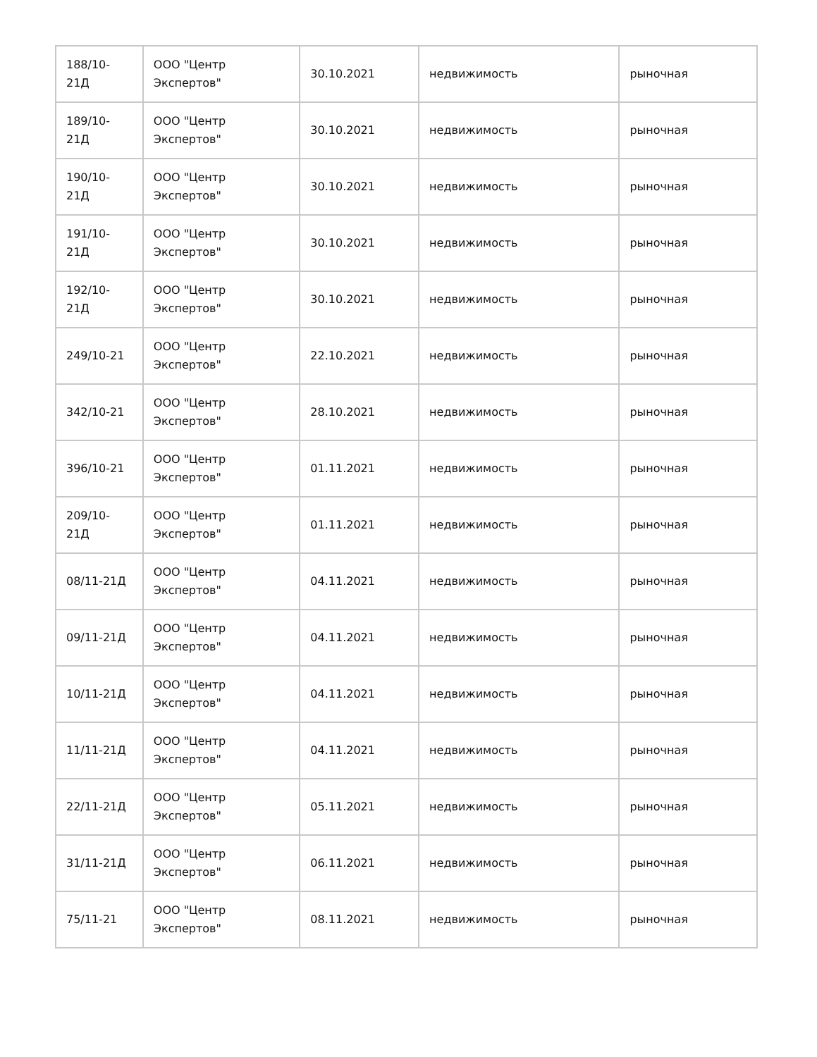| 188/10- 21Д | ООО "Центр Экспертов" | 30.10.2021 | недвижимость | рыночная |
| 189/10- 21Д | ООО "Центр Экспертов" | 30.10.2021 | недвижимость | рыночная |
| 190/10- 21Д | ООО "Центр Экспертов" | 30.10.2021 | недвижимость | рыночная |
| 191/10- 21Д | ООО "Центр Экспертов" | 30.10.2021 | недвижимость | рыночная |
| 192/10- 21Д | ООО "Центр Экспертов" | 30.10.2021 | недвижимость | рыночная |
| 249/10-21 | ООО "Центр Экспертов" | 22.10.2021 | недвижимость | рыночная |
| 342/10-21 | ООО "Центр Экспертов" | 28.10.2021 | недвижимость | рыночная |
| 396/10-21 | ООО "Центр Экспертов" | 01.11.2021 | недвижимость | рыночная |
| 209/10- 21Д | ООО "Центр Экспертов" | 01.11.2021 | недвижимость | рыночная |
| 08/11-21Д | ООО "Центр Экспертов" | 04.11.2021 | недвижимость | рыночная |
| 09/11-21Д | ООО "Центр Экспертов" | 04.11.2021 | недвижимость | рыночная |
| 10/11-21Д | ООО "Центр Экспертов" | 04.11.2021 | недвижимость | рыночная |
| 11/11-21Д | ООО "Центр Экспертов" | 04.11.2021 | недвижимость | рыночная |
| 22/11-21Д | ООО "Центр Экспертов" | 05.11.2021 | недвижимость | рыночная |
| 31/11-21Д | ООО "Центр Экспертов" | 06.11.2021 | недвижимость | рыночная |
| 75/11-21 | ООО "Центр Экспертов" | 08.11.2021 | недвижимость | рыночная |